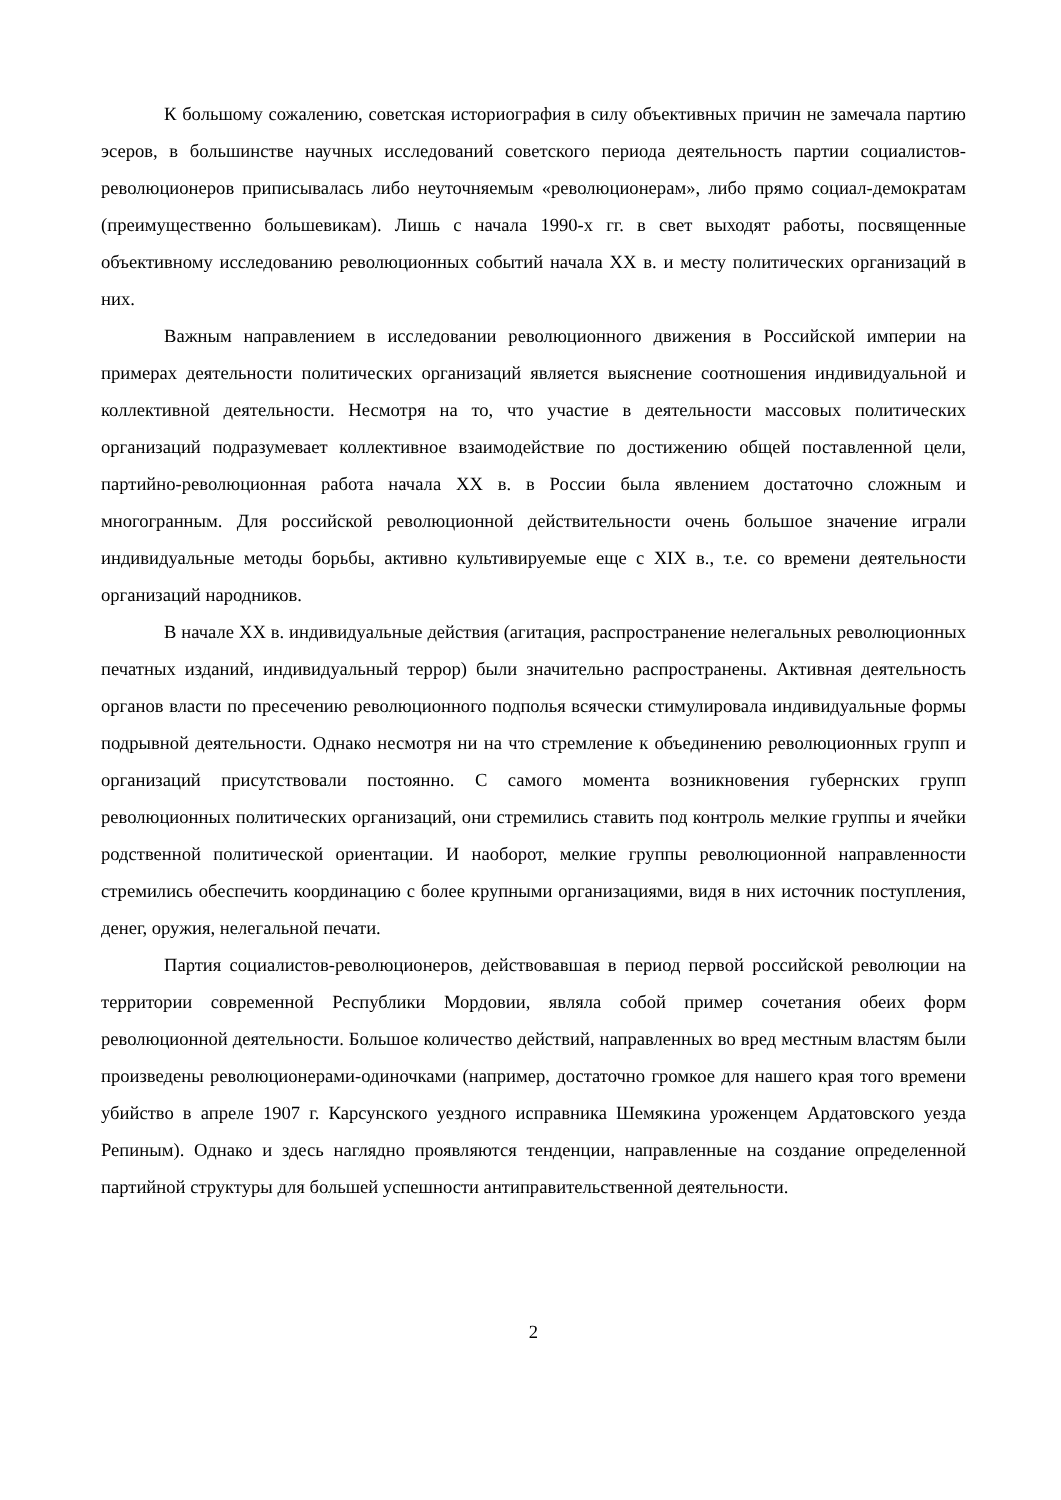К большому сожалению, советская историография в силу объективных причин не замечала партию эсеров, в большинстве научных исследований советского периода деятельность партии социалистов-революционеров приписывалась либо неуточняемым «революционерам», либо прямо социал-демократам (преимущественно большевикам). Лишь с начала 1990-х гг. в свет выходят работы, посвященные объективному исследованию революционных событий начала XX в. и месту политических организаций в них.
Важным направлением в исследовании революционного движения в Российской империи на примерах деятельности политических организаций является выяснение соотношения индивидуальной и коллективной деятельности. Несмотря на то, что участие в деятельности массовых политических организаций подразумевает коллективное взаимодействие по достижению общей поставленной цели, партийно-революционная работа начала XX в. в России была явлением достаточно сложным и многогранным. Для российской революционной действительности очень большое значение играли индивидуальные методы борьбы, активно культивируемые еще с XIX в., т.е. со времени деятельности организаций народников.
В начале XX в. индивидуальные действия (агитация, распространение нелегальных революционных печатных изданий, индивидуальный террор) были значительно распространены. Активная деятельность органов власти по пресечению революционного подполья всячески стимулировала индивидуальные формы подрывной деятельности. Однако несмотря ни на что стремление к объединению революционных групп и организаций присутствовали постоянно. С самого момента возникновения губернских групп революционных политических организаций, они стремились ставить под контроль мелкие группы и ячейки родственной политической ориентации. И наоборот, мелкие группы революционной направленности стремились обеспечить координацию с более крупными организациями, видя в них источник поступления, денег, оружия, нелегальной печати.
Партия социалистов-революционеров, действовавшая в период первой российской революции на территории современной Республики Мордовии, являла собой пример сочетания обеих форм революционной деятельности. Большое количество действий, направленных во вред местным властям были произведены революционерами-одиночками (например, достаточно громкое для нашего края того времени убийство в апреле 1907 г. Карсунского уездного исправника Шемякина уроженцем Ардатовского уезда Репиным). Однако и здесь наглядно проявляются тенденции, направленные на создание определенной партийной структуры для большей успешности антиправительственной деятельности.
2